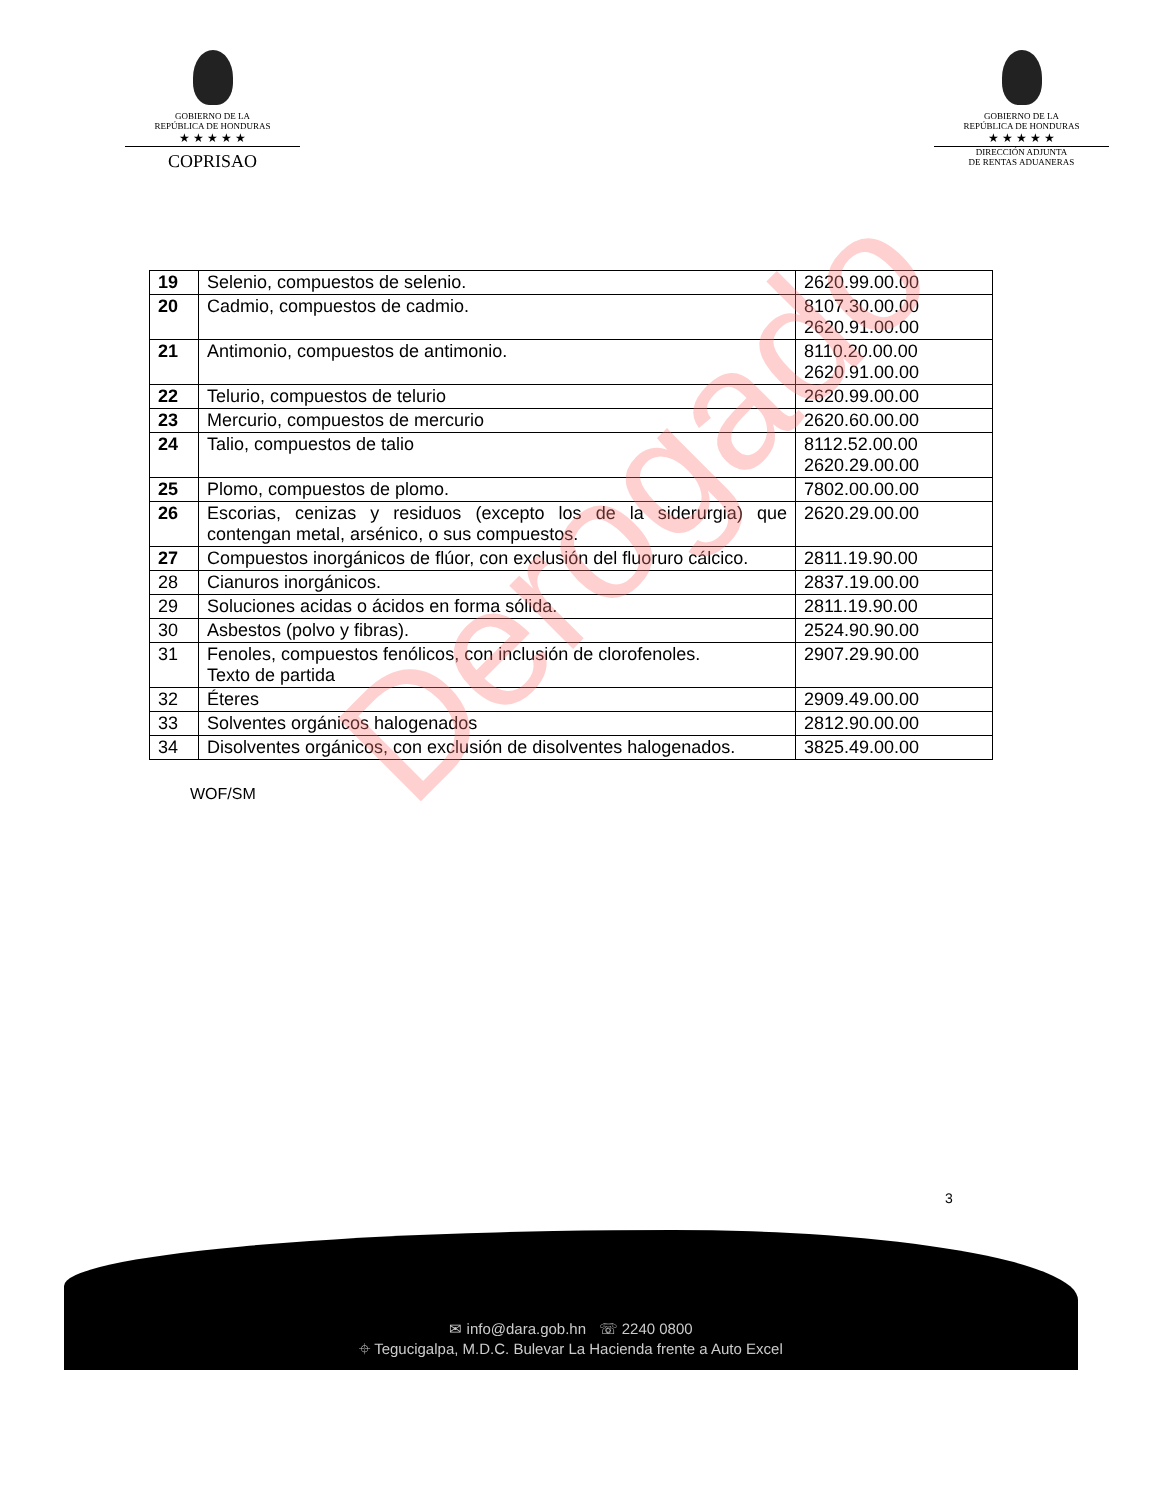GOBIERNO DE LA
REPÚBLICA DE HONDURAS
★ ★ ★ ★ ★
COPRISAO
GOBIERNO DE LA
REPÚBLICA DE HONDURAS
★ ★ ★ ★ ★
DIRECCIÓN ADJUNTA
DE RENTAS ADUANERAS
| 19 | Selenio, compuestos de selenio. | 2620.99.00.00 |
| 20 | Cadmio, compuestos de cadmio. | 8107.30.00.00 2620.91.00.00 |
| 21 | Antimonio, compuestos de antimonio. | 8110.20.00.00 2620.91.00.00 |
| 22 | Telurio, compuestos de telurio | 2620.99.00.00 |
| 23 | Mercurio, compuestos de mercurio | 2620.60.00.00 |
| 24 | Talio, compuestos de talio | 8112.52.00.00 2620.29.00.00 |
| 25 | Plomo, compuestos de plomo. | 7802.00.00.00 |
| 26 | Escorias, cenizas y residuos (excepto los de la siderurgia) que contengan metal, arsénico, o sus compuestos. | 2620.29.00.00 |
| 27 | Compuestos inorgánicos de flúor, con exclusión del fluoruro cálcico. | 2811.19.90.00 |
| 28 | Cianuros inorgánicos. | 2837.19.00.00 |
| 29 | Soluciones acidas o ácidos en forma sólida. | 2811.19.90.00 |
| 30 | Asbestos (polvo y fibras). | 2524.90.90.00 |
| 31 | Fenoles, compuestos fenólicos, con inclusión de clorofenoles. Texto de partida | 2907.29.90.00 |
| 32 | Éteres | 2909.49.00.00 |
| 33 | Solventes orgánicos halogenados | 2812.90.00.00 |
| 34 | Disolventes orgánicos, con exclusión de disolventes halogenados. | 3825.49.00.00 |
WOF/SM
3
✉ info@dara.gob.hn ☏ 2240 0800
⌖ Tegucigalpa, M.D.C. Bulevar La Hacienda frente a Auto Excel
Derogado